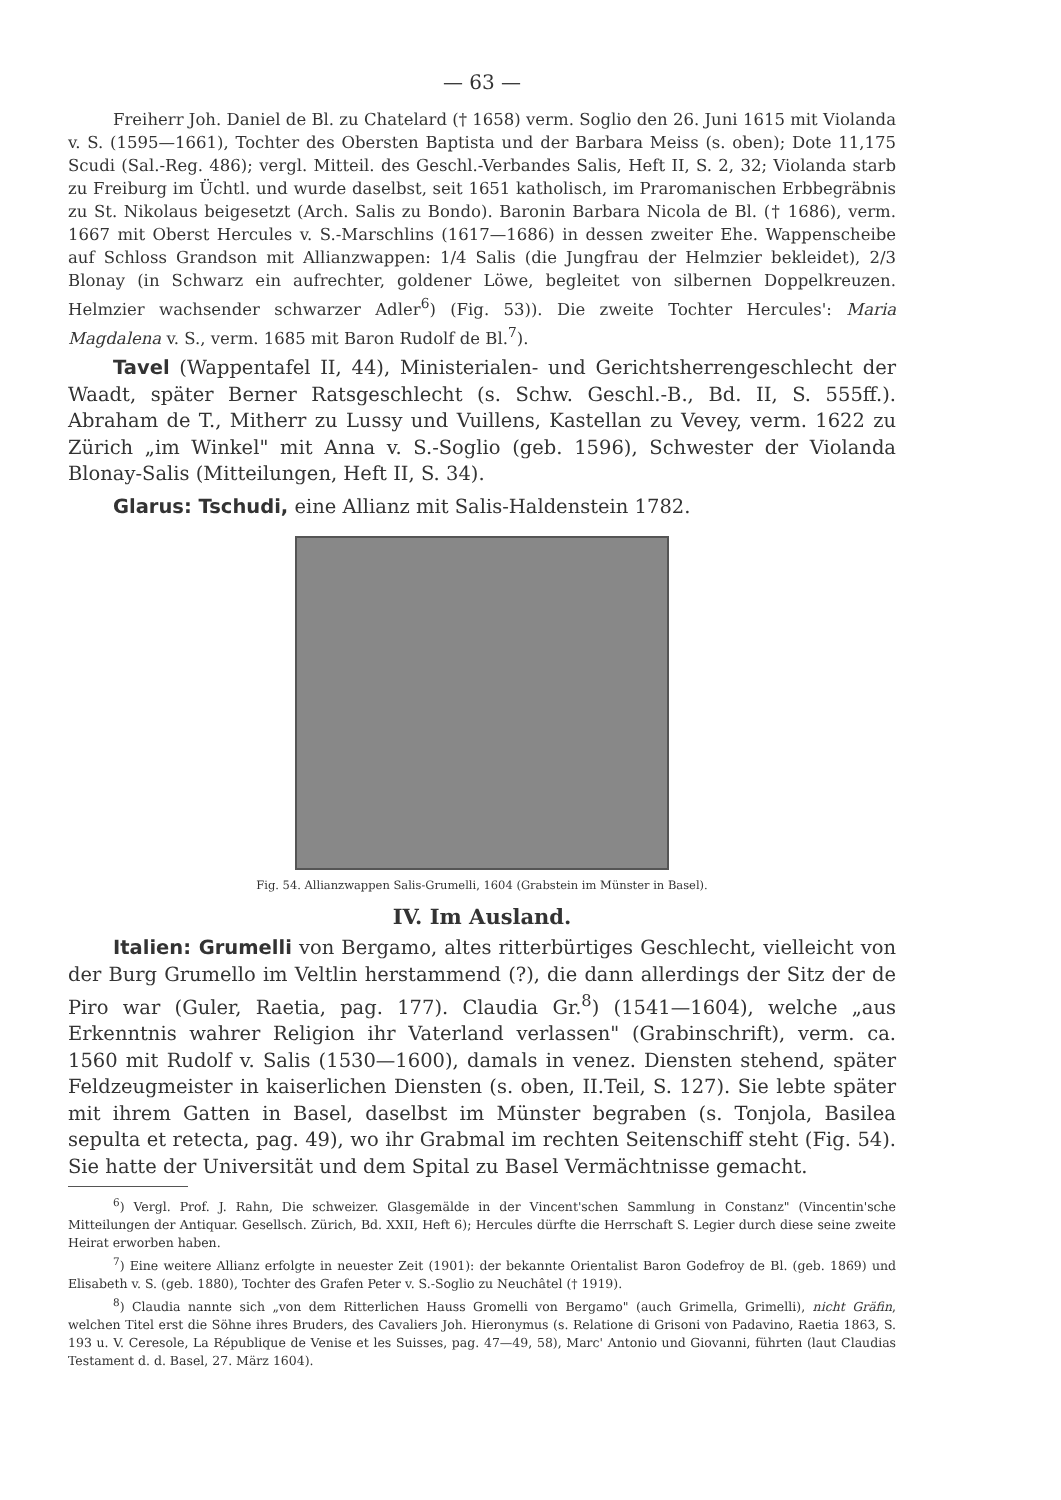— 63 —
Freiherr Joh. Daniel de Bl. zu Chatelard († 1658) verm. Soglio den 26. Juni 1615 mit Violanda v. S. (1595—1661), Tochter des Obersten Baptista und der Barbara Meiss (s. oben); Dote 11,175 Scudi (Sal.-Reg. 486); vergl. Mitteil. des Geschl.-Verbandes Salis, Heft II, S. 2, 32; Violanda starb zu Freiburg im Üchtl. und wurde daselbst, seit 1651 katholisch, im Praromanischen Erbbegräbnis zu St. Nikolaus beigesetzt (Arch. Salis zu Bondo). Baronin Barbara Nicola de Bl. († 1686), verm. 1667 mit Oberst Hercules v. S.-Marschlins (1617—1686) in dessen zweiter Ehe. Wappenscheibe auf Schloss Grandson mit Allianzwappen: 1/4 Salis (die Jungfrau der Helmzier bekleidet), 2/3 Blonay (in Schwarz ein aufrechter, goldener Löwe, begleitet von silbernen Doppelkreuzen. Helmzier wachsender schwarzer Adler<sup>6</sup>) (Fig. 53)). Die zweite Tochter Hercules': Maria Magdalena v. S., verm. 1685 mit Baron Rudolf de Bl.<sup>7</sup>).
Tavel (Wappentafel II, 44), Ministerialen- und Gerichtsherrengeschlecht der Waadt, später Berner Ratsgeschlecht (s. Schw. Geschl.-B., Bd. II, S. 555ff.). Abraham de T., Mitherr zu Lussy und Vuillens, Kastellan zu Vevey, verm. 1622 zu Zürich „im Winkel" mit Anna v. S.-Soglio (geb. 1596), Schwester der Violanda Blonay-Salis (Mitteilungen, Heft II, S. 34).
Glarus: Tschudi, eine Allianz mit Salis-Haldenstein 1782.
Fig. 54. Allianzwappen Salis-Grumelli, 1604 (Grabstein im Münster in Basel).
IV. Im Ausland.
Italien: Grumelli von Bergamo, altes ritterbürtiges Geschlecht, vielleicht von der Burg Grumello im Veltlin herstammend (?), die dann allerdings der Sitz der de Piro war (Guler, Raetia, pag. 177). Claudia Gr.<sup>8</sup>) (1541—1604), welche „aus Erkenntnis wahrer Religion ihr Vaterland verlassen" (Grabinschrift), verm. ca. 1560 mit Rudolf v. Salis (1530—1600), damals in venez. Diensten stehend, später Feldzeugmeister in kaiserlichen Diensten (s. oben, II.Teil, S. 127). Sie lebte später mit ihrem Gatten in Basel, daselbst im Münster begraben (s. Tonjola, Basilea sepulta et retecta, pag. 49), wo ihr Grabmal im rechten Seitenschiff steht (Fig. 54). Sie hatte der Universität und dem Spital zu Basel Vermächtnisse gemacht.
<sup>6</sup>) Vergl. Prof. J. Rahn, Die schweizer. Glasgemälde in der Vincent'schen Sammlung in Constanz" (Vincentin'sche Mitteilungen der Antiquar. Gesellsch. Zürich, Bd. XXII, Heft 6); Hercules dürfte die Herrschaft S. Legier durch diese seine zweite Heirat erworben haben.
<sup>7</sup>) Eine weitere Allianz erfolgte in neuester Zeit (1901): der bekannte Orientalist Baron Godefroy de Bl. (geb. 1869) und Elisabeth v. S. (geb. 1880), Tochter des Grafen Peter v. S.-Soglio zu Neuchâtel († 1919).
<sup>8</sup>) Claudia nannte sich „von dem Ritterlichen Hauss Gromelli von Bergamo" (auch Grimella, Grimelli), nicht Gräfin, welchen Titel erst die Söhne ihres Bruders, des Cavaliers Joh. Hieronymus (s. Relatione di Grisoni von Padavino, Raetia 1863, S. 193 u. V. Ceresole, La République de Venise et les Suisses, pag. 47—49, 58), Marc' Antonio und Giovanni, führten (laut Claudias Testament d. d. Basel, 27. März 1604).